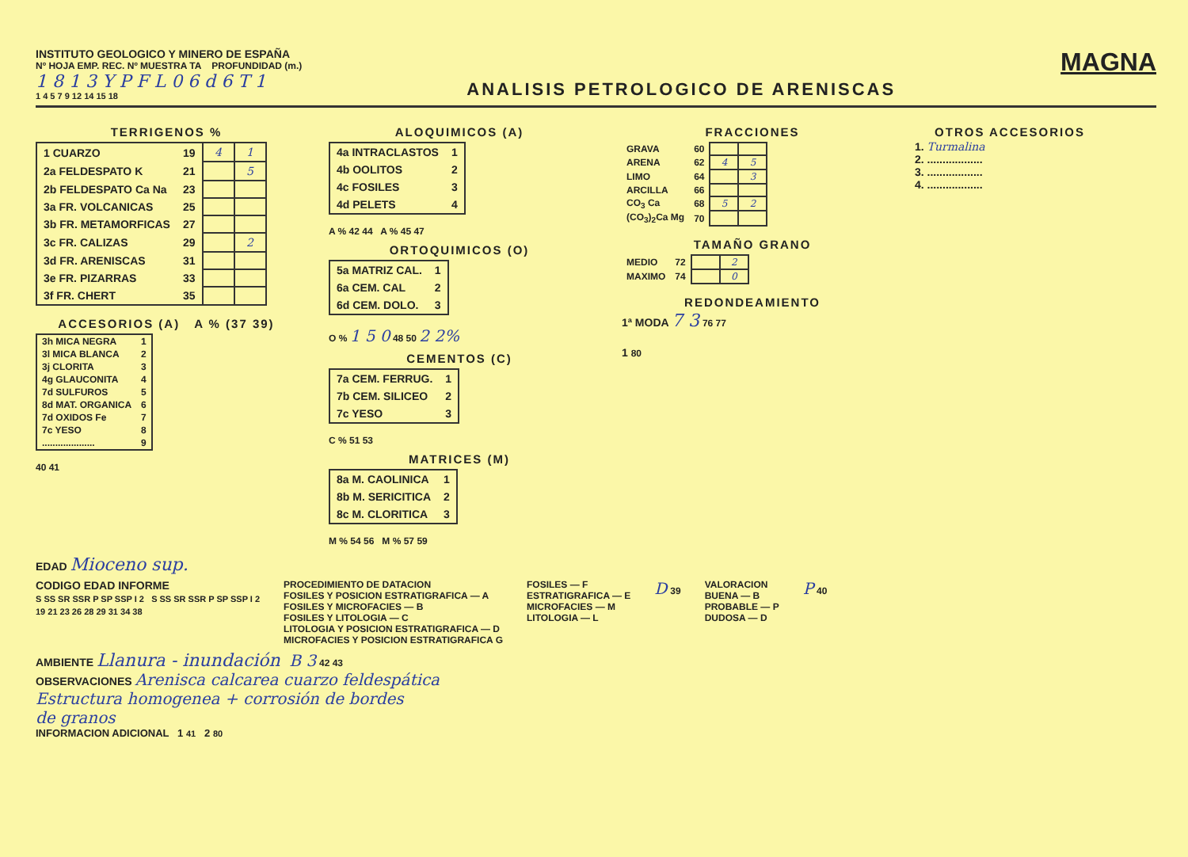INSTITUTO GEOLOGICO Y MINERO DE ESPAÑA
Nº HOJA EMP. REC. Nº MUESTRA TA PROFUNDIDAD (m.)
1 8 1 3 Y P F L 0 6 d 6 T 1
1 4 5 7 9 12 14 15 18
ANALISIS PETROLOGICO DE ARENISCAS
MAGNA
TERRIGENOS %
| 1 CUARZO | 19 | 4 | 1 |
| 2a FELDESPATO K | 21 | | 5 |
| 2b FELDESPATO Ca Na | 23 | | |
| 3a FR. VOLCANICAS | 25 | | |
| 3b FR. METAMORFICAS | 27 | | |
| 3c FR. CALIZAS | 29 | | 2 |
| 3d FR. ARENISCAS | 31 | | |
| 3e FR. PIZARRAS | 33 | | |
| 3f FR. CHERT | 35 | | |
ACCESORIOS (A) A % (37 39)
| 3h MICA NEGRA | 1 |
| 3l MICA BLANCA | 2 |
| 3j CLORITA | 3 |
| 4g GLAUCONITA | 4 |
| 7d SULFUROS | 5 |
| 8d MAT. ORGANICA | 6 |
| 7d OXIDOS Fe | 7 |
| 7c YESO | 8 |
| .................... | 9 |
40 41
ALOQUIMICOS (A)
| 4a INTRACLASTOS | 1 |
| 4b OOLITOS | 2 |
| 4c FOSILES | 3 |
| 4d PELETS | 4 |
A % 42 44 A % 45 47
ORTOQUIMICOS (O)
| 5a MATRIZ CAL. | 1 |
| 6a CEM. CAL | 2 |
| 6d CEM. DOLO. | 3 |
O % 1 5 0 48 50 2 2%
CEMENTOS (C)
| 7a CEM. FERRUG. | 1 |
| 7b CEM. SILICEO | 2 |
| 7c YESO | 3 |
C % 51 53
MATRICES (M)
| 8a M. CAOLINICA | 1 |
| 8b M. SERICITICA | 2 |
| 8c M. CLORITICA | 3 |
M % 54 56 M % 57 59
FRACCIONES
| GRAVA | 60 | | |
| ARENA | 62 | 4 | 5 |
| LIMO | 64 | | 3 |
| ARCILLA | 66 | | |
| CO<sub>3</sub> Ca | 68 | 5 | 2 |
| (CO<sub>3</sub>)<sub>2</sub>Ca Mg | 70 | | |
TAMAÑO GRANO
| MEDIO | 72 | | 2 |
| MAXIMO | 74 | | 0 |
REDONDEAMIENTO
1ª MODA 7 3 76 77
1 80
OTROS ACCESORIOS
1. Turmalina
2. ..................
3. ..................
4. ..................
EDAD Mioceno sup.
CODIGO EDAD INFORME
S SS SR SSR P SP SSP I 2 S SS SR SSR P SP SSP I 2
19 21 23 26 28 29 31 34 38
PROCEDIMIENTO DE DATACION
FOSILES Y POSICION ESTRATIGRAFICA — A
FOSILES Y MICROFACIES — B
FOSILES Y LITOLOGIA — C
LITOLOGIA Y POSICION ESTRATIGRAFICA — D
MICROFACIES Y POSICION ESTRATIGRAFICA G
FOSILES — F
ESTRATIGRAFICA — E
MICROFACIES — M
LITOLOGIA — L
D 39 VALORACION
BUENA — B
PROBABLE — P
DUDOSA — D
P 40
AMBIENTE Llanura - inundación B 3 42 43
OBSERVACIONES Arenisca calcarea cuarzo feldespática
Estructura homogenea + corrosión de bordes
de granos
INFORMACION ADICIONAL 1 41 2 80